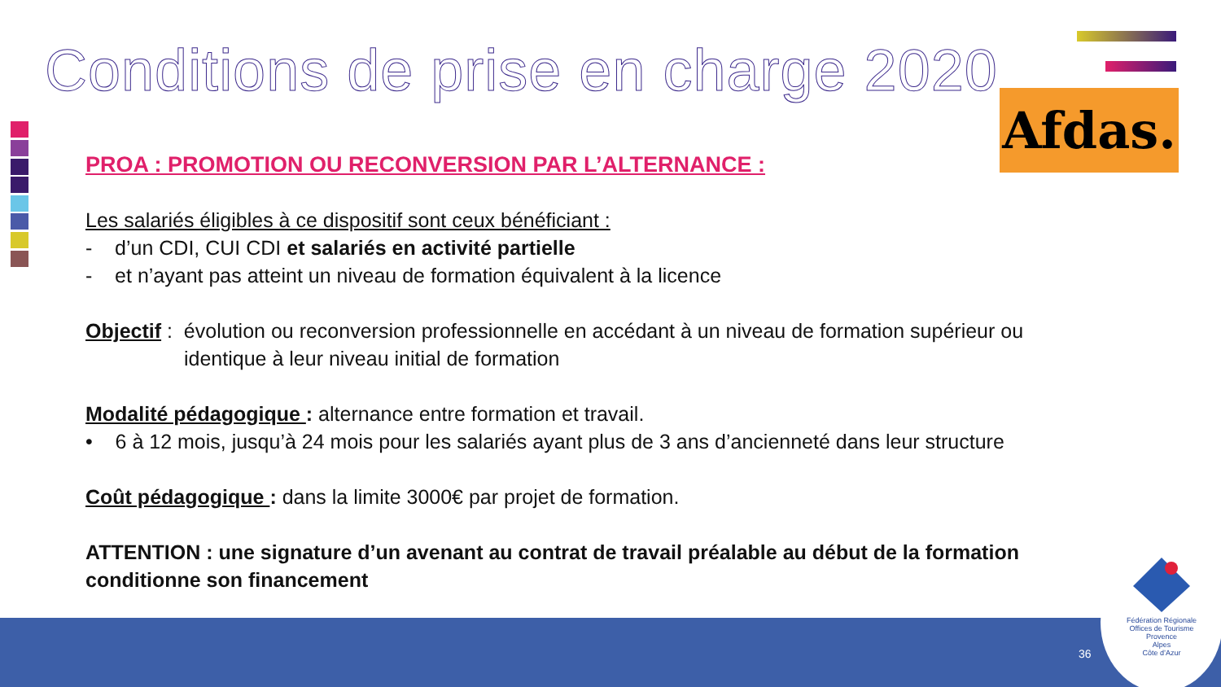Conditions de prise en charge 2020
Afdas.
PROA : PROMOTION OU RECONVERSION PAR L’ALTERNANCE :
Les salariés éligibles à ce dispositif sont ceux bénéficiant :
- d’un CDI, CUI CDI et salariés en activité partielle
- et n’ayant pas atteint un niveau de formation équivalent à la licence
Objectif : évolution ou reconversion professionnelle en accédant à un niveau de formation supérieur ou
identique à leur niveau initial de formation
Modalité pédagogique : alternance entre formation et travail.
• 6 à 12 mois, jusqu’à 24 mois pour les salariés ayant plus de 3 ans d’ancienneté dans leur structure
Coût pédagogique : dans la limite 3000€ par projet de formation.
ATTENTION : une signature d’un avenant au contrat de travail préalable au début de la formation conditionne son financement
36
Fédération Régionale
Offices de Tourisme
Provence
Alpes
Côte d’Azur